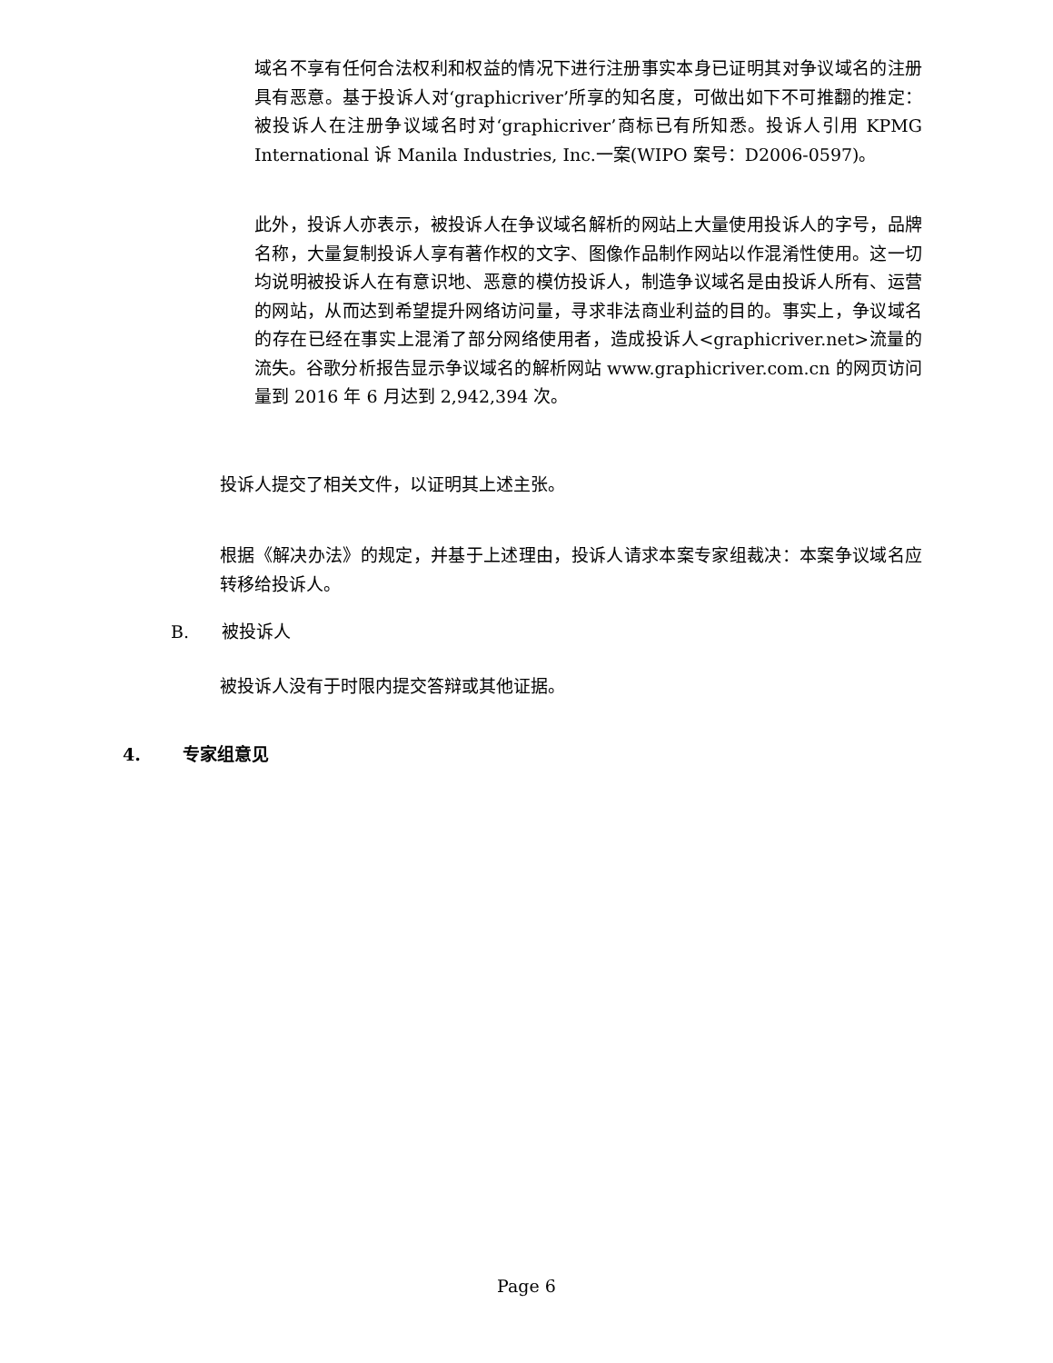域名不享有任何合法权利和权益的情况下进行注册事实本身已证明其对争议域名的注册具有恶意。基于投诉人对‘graphicriver’所享的知名度，可做出如下不可推翻的推定：被投诉人在注册争议域名时对‘graphicriver’商标已有所知悉。投诉人引用 KPMG International 诉 Manila Industries, Inc.一案(WIPO 案号：D2006-0597)。
此外，投诉人亦表示，被投诉人在争议域名解析的网站上大量使用投诉人的字号，品牌名称，大量复制投诉人享有著作权的文字、图像作品制作网站以作混淆性使用。这一切均说明被投诉人在有意识地、恶意的模仿投诉人，制造争议域名是由投诉人所有、运营的网站，从而达到希望提升网络访问量，寻求非法商业利益的目的。事实上，争议域名的存在已经在事实上混淆了部分网络使用者，造成投诉人<graphicriver.net>流量的流失。谷歌分析报告显示争议域名的解析网站 www.graphicriver.com.cn 的网页访问量到 2016 年 6 月达到 2,942,394 次。
投诉人提交了相关文件，以证明其上述主张。
根据《解决办法》的规定，并基于上述理由，投诉人请求本案专家组裁决：本案争议域名应转移给投诉人。
B. 被投诉人
被投诉人没有于时限内提交答辩或其他证据。
4. 专家组意见
Page 6